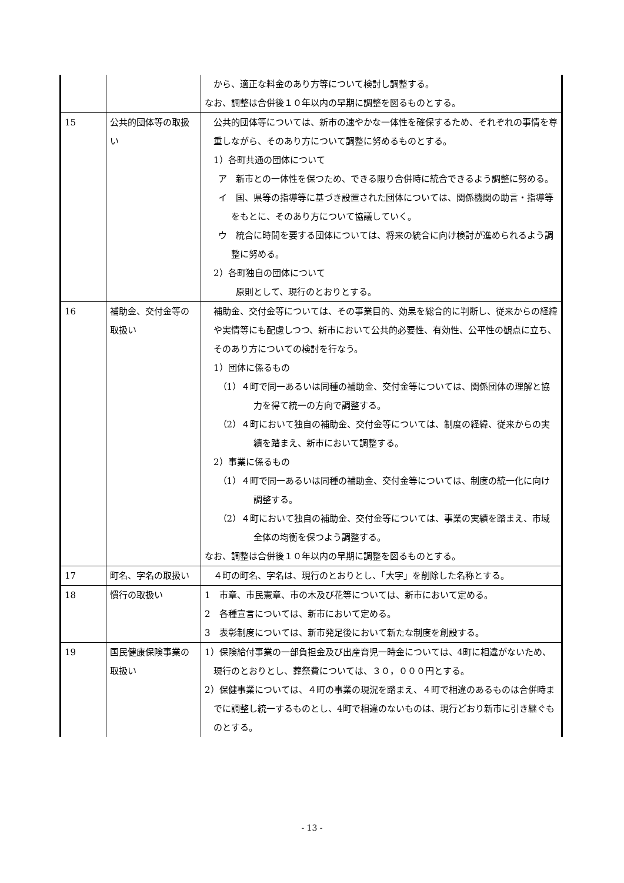| | | から、適正な料金のあり方等について検討し調整する。 なお、調整は合併後１０年以内の早期に調整を図るものとする。 |
| 15 | 公共的団体等の取扱い | 公共的団体等については、新市の速やかな一体性を確保するため、それぞれの事情を尊重しながら、そのあり方について調整に努めるものとする。 1）各町共通の団体について ア 新市との一体性を保つため、できる限り合併時に統合できるよう調整に努める。 イ 国、県等の指導等に基づき設置された団体については、関係機関の助言・指導等をもとに、そのあり方について協議していく。 ウ 統合に時間を要する団体については、将来の統合に向け検討が進められるよう調整に努める。 2）各町独自の団体について 原則として、現行のとおりとする。 |
| 16 | 補助金、交付金等の取扱い | 補助金、交付金等については、その事業目的、効果を総合的に判断し、従来からの経緯や実情等にも配慮しつつ、新市において公共的必要性、有効性、公平性の観点に立ち、そのあり方についての検討を行なう。 1）団体に係るもの （1）４町で同一あるいは同種の補助金、交付金等については、関係団体の理解と協力を得て統一の方向で調整する。 （2）４町において独自の補助金、交付金等については、制度の経緯、従来からの実績を踏まえ、新市において調整する。 2）事業に係るもの （1）４町で同一あるいは同種の補助金、交付金等については、制度の統一化に向け調整する。 （2）４町において独自の補助金、交付金等については、事業の実績を踏まえ、市域全体の均衡を保つよう調整する。 なお、調整は合併後１０年以内の早期に調整を図るものとする。 |
| 17 | 町名、字名の取扱い | ４町の町名、字名は、現行のとおりとし、「大字」を削除した名称とする。 |
| 18 | 慣行の取扱い | 1 市章、市民憲章、市の木及び花等については、新市において定める。 2 各種宣言については、新市において定める。 3 表彰制度については、新市発足後において新たな制度を創設する。 |
| 19 | 国民健康保険事業の取扱い | 1）保険給付事業の一部負担金及び出産育児一時金については、4町に相違がないため、現行のとおりとし、葬祭費については、３０，０００円とする。 2）保健事業については、４町の事業の現況を踏まえ、４町で相違のあるものは合併時までに調整し統一するものとし、4町で相違のないものは、現行どおり新市に引き継ぐものとする。 |
- 13 -